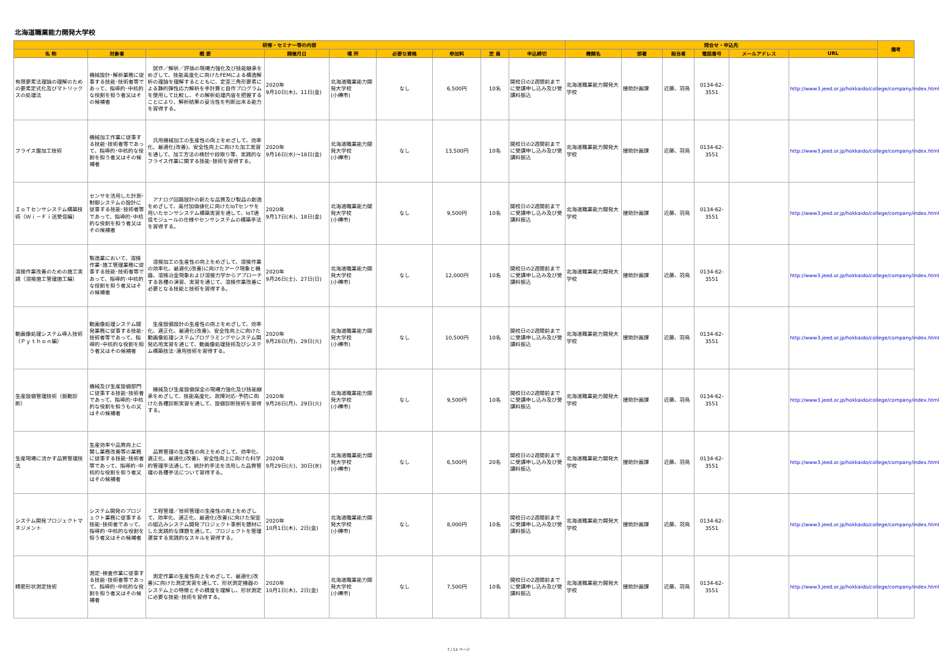北海道職業能力開発大学校
| 研修・セミナー等の内容 | | | | | | | | | 問合せ・申込先 | | | | | | 備考 |
| --- | --- | --- | --- | --- | --- | --- | --- | --- | --- | --- | --- | --- | --- | --- | --- |
| 名 称 | 対象者 | 概 要 | 開催月日 | 場 所 | 必要な資格 | 参加料 | 定 員 | 申込締切 | 機関名 | 部署 | 担当者 | 電話番号 | メールアドレス | URL | |
| 有限要素法理論の理解のための要素定式化及びマトリックスの処理法 | 機械設計･解析業務に従事する技能･技術者等であって、指導的･中核的な役割を担う者又はその候補者 | 試作／解析／評価の現場力強化及び技能継承をめざして、技能高度化に向けたFEMによる構造解析の理論を理解するとともに、定歪三角形要素による静的弾性応力解析を手計算と自作プログラムを使用して比較し、その解析処理内容を把握することにより、解析結果の妥当性を判断出来る能力を習得する。 | 2020年 9月10日(木)、11日(金) | 北海道職業能力開発大学校 (小樽市) | なし | 6,500円 | 10名 | 開校日の2週間前までに受講申し込み及び受講料振込 | 北海道職業能力開発大学校 | 援助計画課 | 近藤、羽鳥 | 0134-62-3551 | | http://www3.jeed.or.jp/hokkaido/college/company/index.html | |
| フライス盤加工技術 | 機械加工作業に従事する技能･技術者等であって、指導的･中核的な役割を担う者又はその候補者 | 汎用機械加工の生産性の向上をめざして、効率化、最適化(改善)、安全性向上に向けた加工実習を通して、加工方法の検討や段取り等、実践的なフライス作業に関する技能･技術を習得する。 | 2020年 9月16日(水)～18日(金) | 北海道職業能力開発大学校 (小樽市) | なし | 13,500円 | 10名 | 開校日の2週間前までに受講申し込み及び受講料振込 | 北海道職業能力開発大学校 | 援助計画課 | 近藤、羽鳥 | 0134-62-3551 | | http://www3.jeed.or.jp/hokkaido/college/company/index.html | |
| ＩｏＴセンサシステム構築技術（Ｗｉ－Ｆｉ送受信編） | センサを活用した計測･制御システムの設計に従事する技能･技術者等であって、指導的･中核的な役割を担う者又はその候補者 | アナログ回路設計の新たな品質及び製品の創造をめざして、高付加価値化に向けたIoTセンサを用いたセンサシステム構築実習を通して、IoT通信モジュールの仕様やセンサシステムの構築手法を習得する。 | 2020年 9月17日(木)、18日(金) | 北海道職業能力開発大学校 (小樽市) | なし | 9,500円 | 10名 | 開校日の2週間前までに受講申し込み及び受講料振込 | 北海道職業能力開発大学校 | 援助計画課 | 近藤、羽鳥 | 0134-62-3551 | | http://www3.jeed.or.jp/hokkaido/college/company/index.html | |
| 溶接作業改善のための施工実践（溶接施工管理施工編） | 製造業において、溶接作業･施工管理業務に従事する技能･技術者等であって、指導的･中核的な役割を担う者又はその候補者 | 溶接加工の生産性の向上をめざして、溶接作業の効率化、最適化(改善)に向けたアーク現象と機器、溶接冶金現象および溶接力学からアプローチする各種の演習、実習を通じて、溶接作業改善に必要となる技能と技術を習得する。 | 2020年 9月26日(土)、27日(日) | 北海道職業能力開発大学校 (小樽市) | なし | 12,000円 | 10名 | 開校日の2週間前までに受講申し込み及び受講料振込 | 北海道職業能力開発大学校 | 援助計画課 | 近藤、羽鳥 | 0134-62-3551 | | http://www3.jeed.or.jp/hokkaido/college/company/index.html | |
| 動画像処理システム導入技術（Ｐｙｔｈｏｎ編） | 動画像処理システム開発業務に従事する技能･技術者等であって、指導的･中核的な役割を担う者又はその候補者 | 生産設備設計の生産性の向上をめざして、効率化、適正化、最適化(改善)、安全性向上に向けた動画像処理システムプログラミングやシステム開発応用実習を通じて、動画像処理技術及びシステム構築技法･適用技術を習得する。 | 2020年 9月28日(月)、29日(火) | 北海道職業能力開発大学校 (小樽市) | なし | 10,500円 | 10名 | 開校日の2週間前までに受講申し込み及び受講料振込 | 北海道職業能力開発大学校 | 援助計画課 | 近藤、羽鳥 | 0134-62-3551 | | http://www3.jeed.or.jp/hokkaido/college/company/index.html | |
| 生産設備管理技術（振動診断） | 機械及び生産設備部門に従事する技能･技術者であって、指導的･中核的な役割を担うもの又はその候補者 | 機械及び生産設備保全の現場力強化及び技能継承をめざして、技能高度化、故障対応･予防に向けた各種診断実習を通して、設備診断技術を習得する。 | 2020年 9月28日(月)、29日(火) | 北海道職業能力開発大学校 (小樽市) | なし | 9,500円 | 10名 | 開校日の2週間前までに受講申し込み及び受講料振込 | 北海道職業能力開発大学校 | 援助計画課 | 近藤、羽鳥 | 0134-62-3551 | | http://www3.jeed.or.jp/hokkaido/college/company/index.html | |
| 生産現場に活かす品質管理技法 | 生産効率や品質向上に関し業務改善等の業務に従事する技能･技術者等であって、指導的･中核的な役割を担う者又はその候補者 | 品質管理の生産性の向上をめざして、効率化、適正化、最適化(改善)、安全性向上に向けた科学的管理手法通して、統計的手法を活用した品質管理の各種手法について習得する。 | 2020年 9月29日(火)、30日(水) | 北海道職業能力開発大学校 (小樽市) | なし | 6,500円 | 20名 | 開校日の2週間前までに受講申し込み及び受講料振込 | 北海道職業能力開発大学校 | 援助計画課 | 近藤、羽鳥 | 0134-62-3551 | | http://www3.jeed.or.jp/hokkaido/college/company/index.html | |
| システム開発プロジェクトマネジメント | システム開発のプロジェクト業務に従事する技能･技術者であって、指導的･中核的な役割を担う者又はその候補者 | 工程管理／技術管理の生産性の向上をめざして、効率化、適正化、最適化(改善)に向けた架空の組込みシステム開発プロジェクト事例を題材にした実践的な課題を通して、プロジェクトを管理運営する実践的なスキルを習得する。 | 2020年 10月1日(木)、2日(金) | 北海道職業能力開発大学校 (小樽市) | なし | 8,000円 | 10名 | 開校日の2週間前までに受講申し込み及び受講料振込 | 北海道職業能力開発大学校 | 援助計画課 | 近藤、羽鳥 | 0134-62-3551 | | http://www3.jeed.or.jp/hokkaido/college/company/index.html | |
| 精密形状測定技術 | 測定･検査作業に従事する技能･技術者等であって、指導的･中核的な役割を担う者又はその候補者 | 測定作業の生産性向上をめざして、最適化(改善)に向けた測定実習を通して、形状測定機器のシステム上の特徴とその精度を理解し、形状測定に必要な技能･技術を習得する。 | 2020年 10月1日(木)、2日(金) | 北海道職業能力開発大学校 (小樽市) | なし | 7,500円 | 10名 | 開校日の2週間前までに受講申し込み及び受講料振込 | 北海道職業能力開発大学校 | 援助計画課 | 近藤、羽鳥 | 0134-62-3551 | | http://www3.jeed.or.jp/hokkaido/college/company/index.html | |
7 / 12 ページ